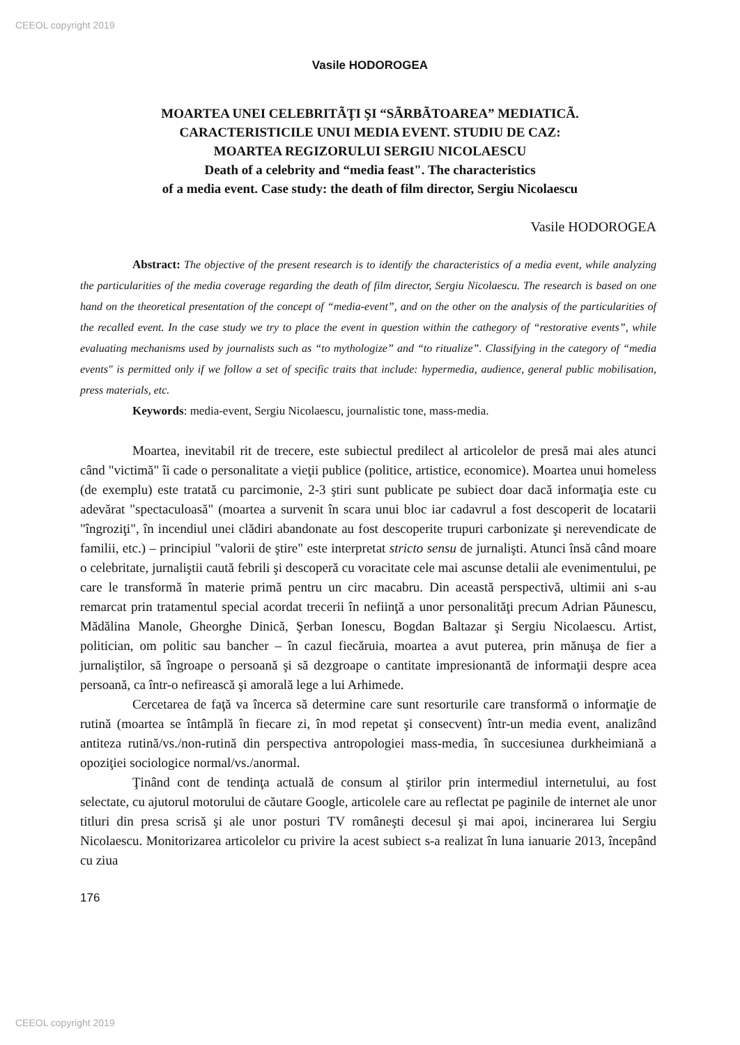CEEOL copyright 2019
Vasile HODOROGEA
MOARTEA UNEI CELEBRITÃŢI ŞI “SÃRBÃTOAREA” MEDIATICÃ.
CARACTERISTICILE UNUI MEDIA EVENT. STUDIU DE CAZ:
MOARTEA REGIZORULUI SERGIU NICOLAESCU
Death of a celebrity and “media feast". The characteristics
of a media event. Case study: the death of film director, Sergiu Nicolaescu
Vasile HODOROGEA
Abstract: The objective of the present research is to identify the characteristics of a media event, while analyzing the particularities of the media coverage regarding the death of film director, Sergiu Nicolaescu. The research is based on one hand on the theoretical presentation of the concept of “media-event”, and on the other on the analysis of the particularities of the recalled event. In the case study we try to place the event in question within the cathegory of “restorative events”, while evaluating mechanisms used by journalists such as “to mythologize” and “to ritualize”. Classifying in the category of “media events" is permitted only if we follow a set of specific traits that include: hypermedia, audience, general public mobilisation, press materials, etc.
Keywords: media-event, Sergiu Nicolaescu, journalistic tone, mass-media.
Moartea, inevitabil rit de trecere, este subiectul predilect al articolelor de presă mai ales atunci când "victimă" îi cade o personalitate a vieţii publice (politice, artistice, economice). Moartea unui homeless (de exemplu) este tratată cu parcimonie, 2-3 ştiri sunt publicate pe subiect doar dacă informaţia este cu adevărat "spectaculoasă" (moartea a survenit în scara unui bloc iar cadavrul a fost descoperit de locatarii "îngroziţi", în incendiul unei clădiri abandonate au fost descoperite trupuri carbonizate şi nerevendicate de familii, etc.) – principiul "valorii de ştire" este interpretat stricto sensu de jurnalişti. Atunci însă când moare o celebritate, jurnaliştii caută febrili şi descoperă cu voracitate cele mai ascunse detalii ale evenimentului, pe care le transformă în materie primă pentru un circ macabru. Din această perspectivă, ultimii ani s-au remarcat prin tratamentul special acordat trecerii în nefiinţă a unor personalităţi precum Adrian Păunescu, Mădălina Manole, Gheorghe Dinică, Şerban Ionescu, Bogdan Baltazar şi Sergiu Nicolaescu. Artist, politician, om politic sau bancher – în cazul fiecăruia, moartea a avut puterea, prin mănuşa de fier a jurnaliştilor, să îngroape o persoană şi să dezgroape o cantitate impresionantă de informaţii despre acea persoană, ca într-o nefirească şi amorală lege a lui Arhimede.
Cercetarea de faţă va încerca să determine care sunt resorturile care transformă o informaţie de rutină (moartea se întâmplă în fiecare zi, în mod repetat şi consecvent) într-un media event, analizând antiteza rutină/vs./non-rutină din perspectiva antropologiei mass-media, în succesiunea durkheimiană a opoziţiei sociologice normal/vs./anormal.
Ţinând cont de tendinţa actuală de consum al ştirilor prin intermediul internetului, au fost selectate, cu ajutorul motorului de căutare Google, articolele care au reflectat pe paginile de internet ale unor titluri din presa scrisă şi ale unor posturi TV româneşti decesul şi mai apoi, incinerarea lui Sergiu Nicolaescu. Monitorizarea articolelor cu privire la acest subiect s-a realizat în luna ianuarie 2013, începând cu ziua
176
CEEOL copyright 2019